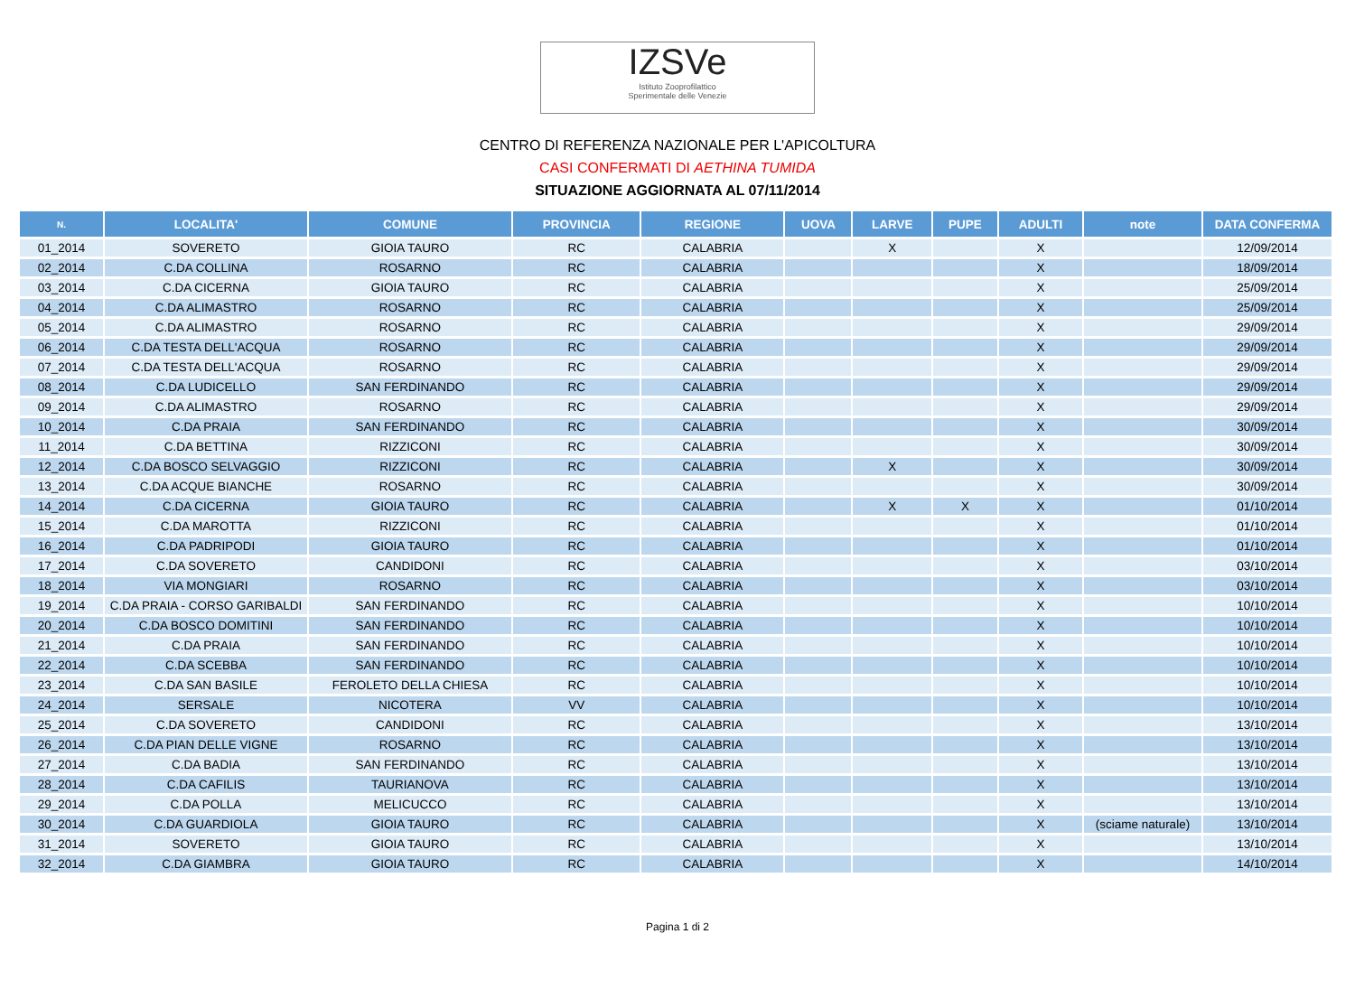IZSVe
Istituto Zooprofilattico
Sperimentale delle Venezie
CENTRO DI REFERENZA NAZIONALE PER L'APICOLTURA
CASI CONFERMATI DI AETHINA TUMIDA
SITUAZIONE AGGIORNATA AL 07/11/2014
| N. | LOCALITA' | COMUNE | PROVINCIA | REGIONE | UOVA | LARVE | PUPE | ADULTI | note | DATA CONFERMA |
| --- | --- | --- | --- | --- | --- | --- | --- | --- | --- | --- |
| 01_2014 | SOVERETO | GIOIA TAURO | RC | CALABRIA | | X | | X | | 12/09/2014 |
| 02_2014 | C.DA COLLINA | ROSARNO | RC | CALABRIA | | | | X | | 18/09/2014 |
| 03_2014 | C.DA CICERNA | GIOIA TAURO | RC | CALABRIA | | | | X | | 25/09/2014 |
| 04_2014 | C.DA ALIMASTRO | ROSARNO | RC | CALABRIA | | | | X | | 25/09/2014 |
| 05_2014 | C.DA ALIMASTRO | ROSARNO | RC | CALABRIA | | | | X | | 29/09/2014 |
| 06_2014 | C.DA TESTA DELL'ACQUA | ROSARNO | RC | CALABRIA | | | | X | | 29/09/2014 |
| 07_2014 | C.DA TESTA DELL'ACQUA | ROSARNO | RC | CALABRIA | | | | X | | 29/09/2014 |
| 08_2014 | C.DA LUDICELLO | SAN FERDINANDO | RC | CALABRIA | | | | X | | 29/09/2014 |
| 09_2014 | C.DA ALIMASTRO | ROSARNO | RC | CALABRIA | | | | X | | 29/09/2014 |
| 10_2014 | C.DA PRAIA | SAN FERDINANDO | RC | CALABRIA | | | | X | | 30/09/2014 |
| 11_2014 | C.DA BETTINA | RIZZICONI | RC | CALABRIA | | | | X | | 30/09/2014 |
| 12_2014 | C.DA BOSCO SELVAGGIO | RIZZICONI | RC | CALABRIA | | X | | X | | 30/09/2014 |
| 13_2014 | C.DA ACQUE BIANCHE | ROSARNO | RC | CALABRIA | | | | X | | 30/09/2014 |
| 14_2014 | C.DA CICERNA | GIOIA TAURO | RC | CALABRIA | | X | X | X | | 01/10/2014 |
| 15_2014 | C.DA MAROTTA | RIZZICONI | RC | CALABRIA | | | | X | | 01/10/2014 |
| 16_2014 | C.DA PADRIPODI | GIOIA TAURO | RC | CALABRIA | | | | X | | 01/10/2014 |
| 17_2014 | C.DA SOVERETO | CANDIDONI | RC | CALABRIA | | | | X | | 03/10/2014 |
| 18_2014 | VIA MONGIARI | ROSARNO | RC | CALABRIA | | | | X | | 03/10/2014 |
| 19_2014 | C.DA PRAIA - CORSO GARIBALDI | SAN FERDINANDO | RC | CALABRIA | | | | X | | 10/10/2014 |
| 20_2014 | C.DA BOSCO DOMITINI | SAN FERDINANDO | RC | CALABRIA | | | | X | | 10/10/2014 |
| 21_2014 | C.DA PRAIA | SAN FERDINANDO | RC | CALABRIA | | | | X | | 10/10/2014 |
| 22_2014 | C.DA SCEBBA | SAN FERDINANDO | RC | CALABRIA | | | | X | | 10/10/2014 |
| 23_2014 | C.DA SAN BASILE | FEROLETO DELLA CHIESA | RC | CALABRIA | | | | X | | 10/10/2014 |
| 24_2014 | SERSALE | NICOTERA | VV | CALABRIA | | | | X | | 10/10/2014 |
| 25_2014 | C.DA SOVERETO | CANDIDONI | RC | CALABRIA | | | | X | | 13/10/2014 |
| 26_2014 | C.DA PIAN DELLE VIGNE | ROSARNO | RC | CALABRIA | | | | X | | 13/10/2014 |
| 27_2014 | C.DA BADIA | SAN FERDINANDO | RC | CALABRIA | | | | X | | 13/10/2014 |
| 28_2014 | C.DA CAFILIS | TAURIANOVA | RC | CALABRIA | | | | X | | 13/10/2014 |
| 29_2014 | C.DA POLLA | MELICUCCO | RC | CALABRIA | | | | X | | 13/10/2014 |
| 30_2014 | C.DA GUARDIOLA | GIOIA TAURO | RC | CALABRIA | | | | X | (sciame naturale) | 13/10/2014 |
| 31_2014 | SOVERETO | GIOIA TAURO | RC | CALABRIA | | | | X | | 13/10/2014 |
| 32_2014 | C.DA GIAMBRA | GIOIA TAURO | RC | CALABRIA | | | | X | | 14/10/2014 |
Pagina 1 di 2